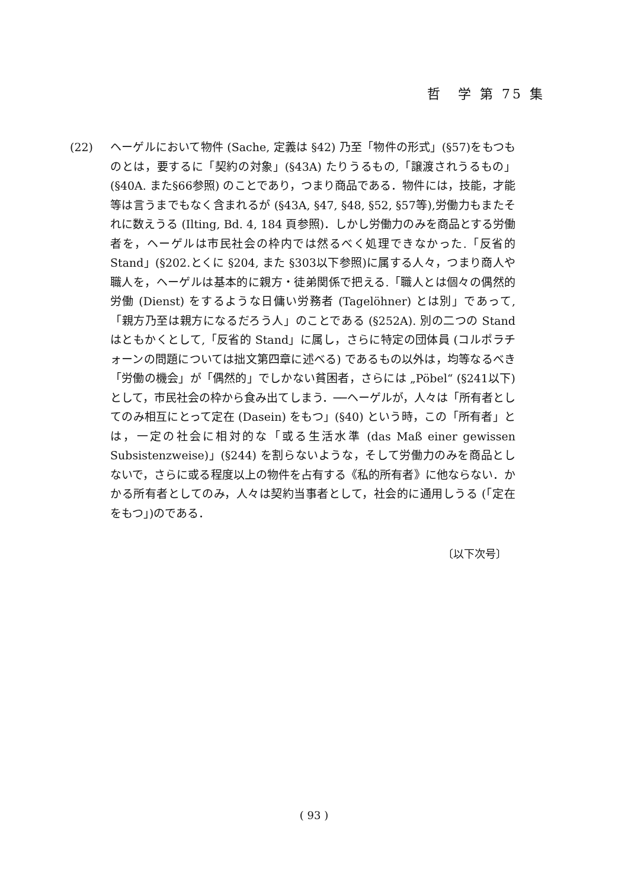哲　学 第 75 集
(22) ヘーゲルにおいて物件 (Sache, 定義は §42) 乃至「物件の形式」(§57)をもつものとは，要するに「契約の対象」(§43A) たりうるもの,「譲渡されうるもの」(§40A. また§66参照) のことであり，つまり商品である．物件には，技能，才能等は言うまでもなく含まれるが (§43A, §47, §48, §52, §57等),労働力もまたそれに数えうる (Ilting, Bd. 4, 184 頁参照)．しかし労働力のみを商品とする労働者を，ヘーゲルは市民社会の枠内では然るべく処理できなかった.「反省的 Stand」(§202.とくに §204, また §303以下参照)に属する人々，つまり商人や職人を，ヘーゲルは基本的に親方・徒弟関係で把える.「職人とは個々の偶然的労働 (Dienst) をするような日傭い労務者 (Tagelöhner) とは別」であって,「親方乃至は親方になるだろう人」のことである (§252A). 別の二つの Stand はともかくとして,「反省的 Stand」に属し，さらに特定の団体員 (コルポラチォーンの問題については拙文第四章に述べる) であるもの以外は，均等なるべき「労働の機会」が「偶然的」でしかない貧困者，さらには „Pöbel“ (§241以下) として，市民社会の枠から食み出てしまう．──ヘーゲルが，人々は「所有者としてのみ相互にとって定在 (Dasein) をもつ」(§40) という時，この「所有者」とは，一定の社会に相対的な「或る生活水準 (das Maß einer gewissen Subsistenzweise)」(§244) を割らないような，そして労働力のみを商品としないで，さらに或る程度以上の物件を占有する《私的所有者》に他ならない．かかる所有者としてのみ，人々は契約当事者として，社会的に通用しうる (「定在をもつ」)のである．
〔以下次号〕
( 93 )